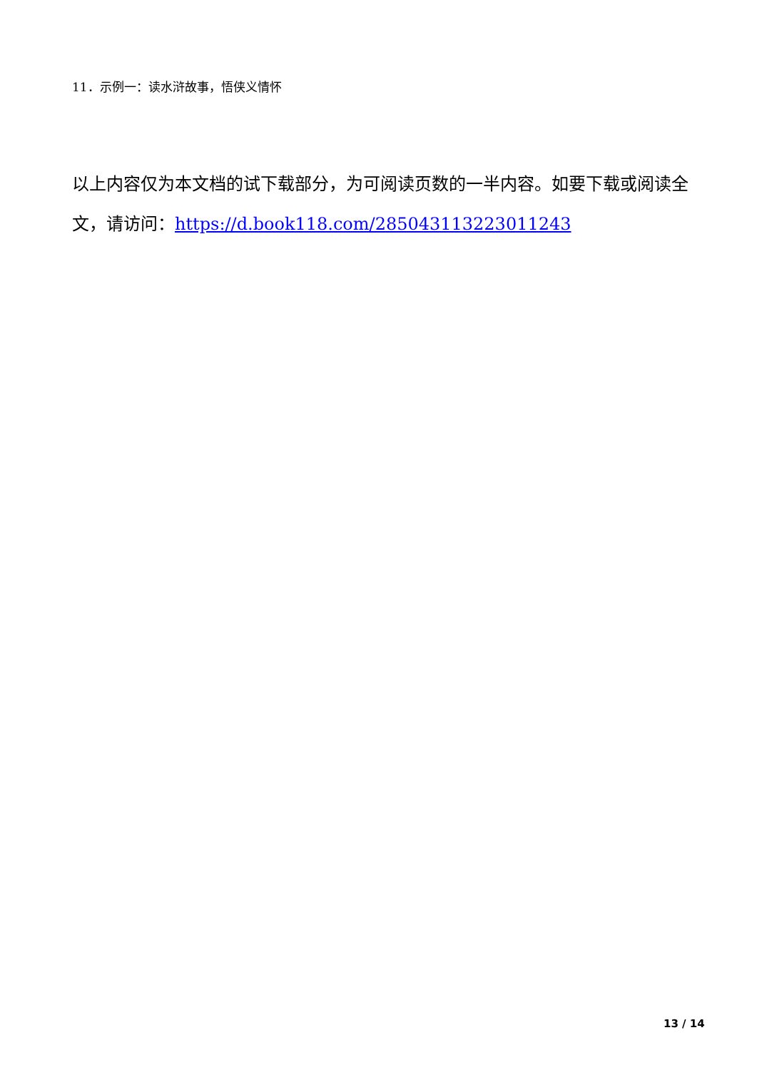11．示例一：读水浒故事，悟侠义情怀
以上内容仅为本文档的试下载部分，为可阅读页数的一半内容。如要下载或阅读全文，请访问：https://d.book118.com/285043113223011243
13 / 14